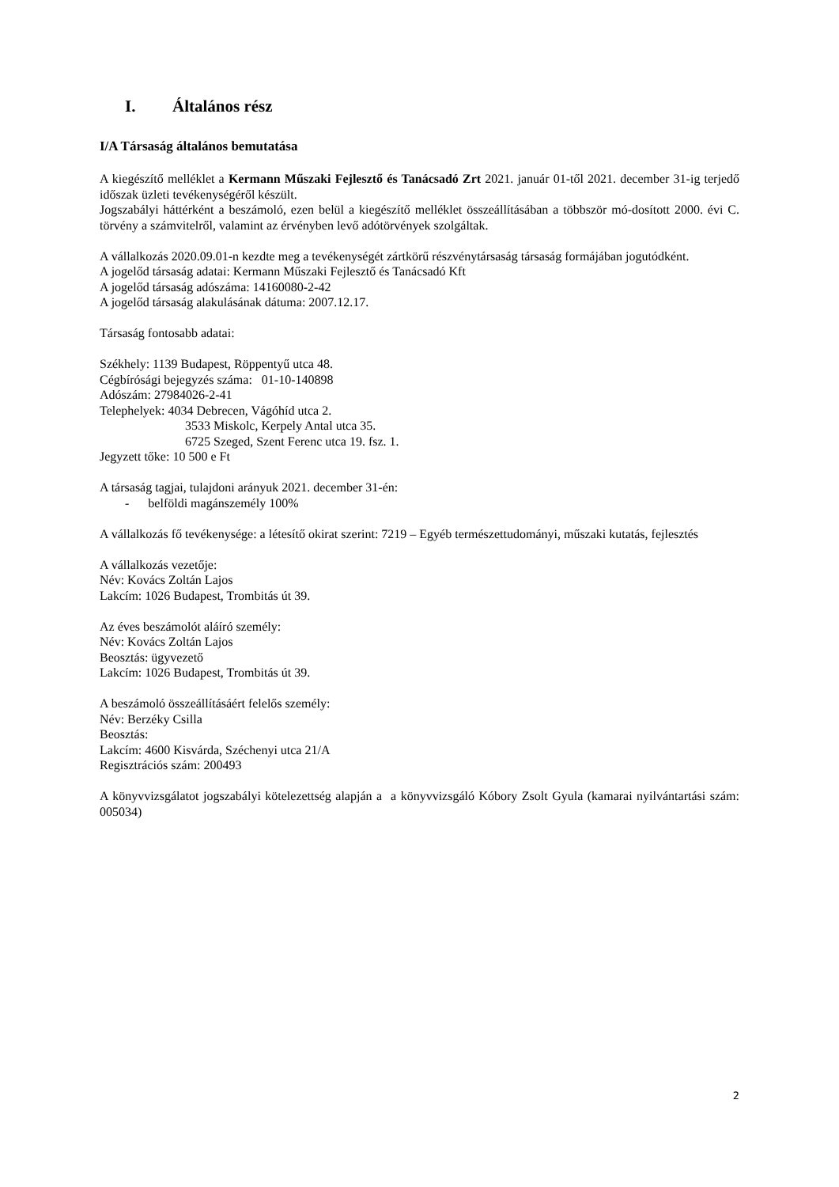I. Általános rész
I/A Társaság általános bemutatása
A kiegészítő melléklet a Kermann Műszaki Fejlesztő és Tanácsadó Zrt 2021. január 01-től 2021. december 31-ig terjedő időszak üzleti tevékenységéről készült.
Jogszabályi háttérként a beszámoló, ezen belül a kiegészítő melléklet összeállításában a többször mó-dosított 2000. évi C. törvény a számvitelről, valamint az érvényben levő adótörvények szolgáltak.
A vállalkozás 2020.09.01-n kezdte meg a tevékenységét zártkörű részvénytársaság társaság formájában jogutódként.
A jogelőd társaság adatai: Kermann Műszaki Fejlesztő és Tanácsadó Kft
A jogelőd társaság adószáma: 14160080-2-42
A jogelőd társaság alakulásának dátuma: 2007.12.17.
Társaság fontosabb adatai:
Székhely: 1139 Budapest, Röppentyű utca 48.
Cégbírósági bejegyzés száma: 01-10-140898
Adószám: 27984026-2-41
Telephelyek: 4034 Debrecen, Vágóhíd utca 2.
3533 Miskolc, Kerpely Antal utca 35.
6725 Szeged, Szent Ferenc utca 19. fsz. 1.
Jegyzett tőke: 10 500 e Ft
A társaság tagjai, tulajdoni arányuk 2021. december 31-én:
- belföldi magánszemély 100%
A vállalkozás fő tevékenysége: a létesítő okirat szerint: 7219 – Egyéb természettudományi, műszaki kutatás, fejlesztés
A vállalkozás vezetője:
Név: Kovács Zoltán Lajos
Lakcím: 1026 Budapest, Trombitás út 39.
Az éves beszámolót aláíró személy:
Név: Kovács Zoltán Lajos
Beosztás: ügyvezető
Lakcím: 1026 Budapest, Trombitás út 39.
A beszámoló összeállításáért felelős személy:
Név: Berzéky Csilla
Beosztás:
Lakcím: 4600 Kisvárda, Széchenyi utca 21/A
Regisztrációs szám: 200493
A könyvvizsgálatot jogszabályi kötelezettség alapján a a könyvvizsgáló Kóbory Zsolt Gyula (kamarai nyilvántartási szám: 005034)
2